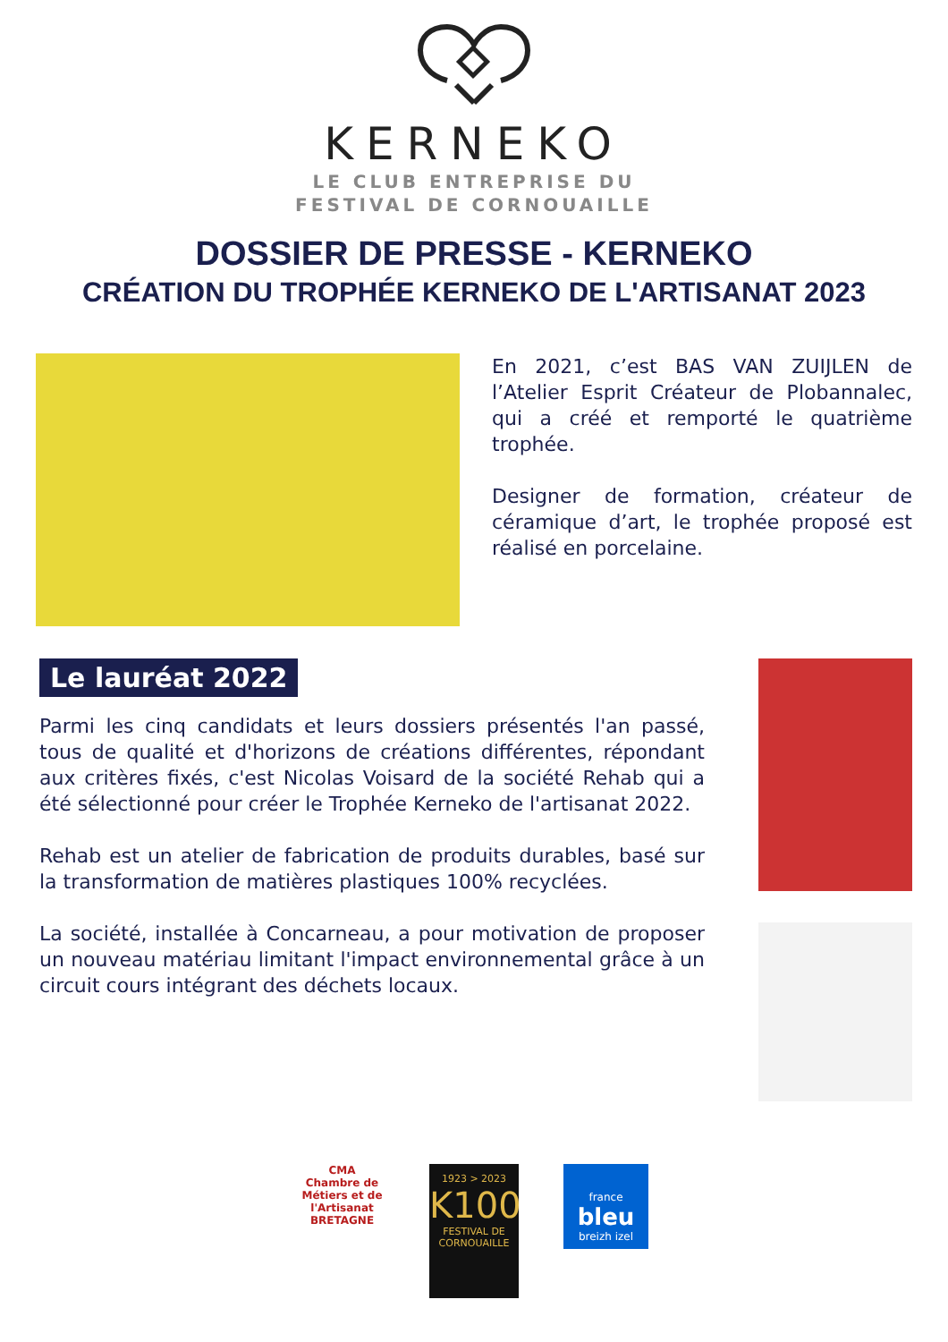KERNEKO
LE CLUB ENTREPRISE DU
FESTIVAL DE CORNOUAILLE
DOSSIER DE PRESSE - KERNEKO
CRÉATION DU TROPHÉE KERNEKO DE L'ARTISANAT 2023
En 2021, c’est BAS VAN ZUIJLEN de l’Atelier Esprit Créateur de Plobannalec, qui a créé et remporté le quatrième trophée.
Designer de formation, créateur de céramique d’art, le trophée proposé est réalisé en porcelaine.
Le lauréat 2022
Parmi les cinq candidats et leurs dossiers présentés l'an passé, tous de qualité et d'horizons de créations différentes, répondant aux critères fixés, c'est Nicolas Voisard de la société Rehab qui a été sélectionné pour créer le Trophée Kerneko de l'artisanat 2022.
Rehab est un atelier de fabrication de produits durables, basé sur la transformation de matières plastiques 100% recyclées.
La société, installée à Concarneau, a pour motivation de proposer un nouveau matériau limitant l'impact environnemental grâce à un circuit cours intégrant des déchets locaux.
CMA
Chambre de Métiers et de l'Artisanat
BRETAGNE
1923 > 2023
K100
FESTIVAL DE CORNOUAILLE
france
bleu
breizh izel